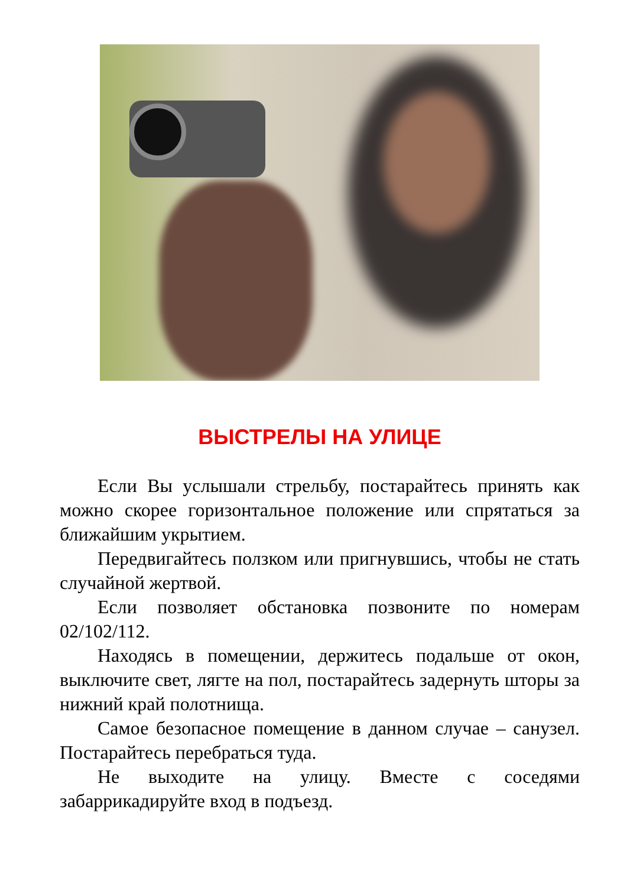ВЫСТРЕЛЫ НА УЛИЦЕ
Если Вы услышали стрельбу, постарайтесь принять как можно скорее горизонтальное положение или спрятаться за ближайшим укрытием.
Передвигайтесь ползком или пригнувшись, чтобы не стать случайной жертвой.
Если позволяет обстановка позвоните по номерам 02/102/112.
Находясь в помещении, держитесь подальше от окон, выключите свет, лягте на пол, постарайтесь задернуть шторы за нижний край полотнища.
Самое безопасное помещение в данном случае – санузел. Постарайтесь перебраться туда.
Не выходите на улицу. Вместе с соседями забаррикадируйте вход в подъезд.